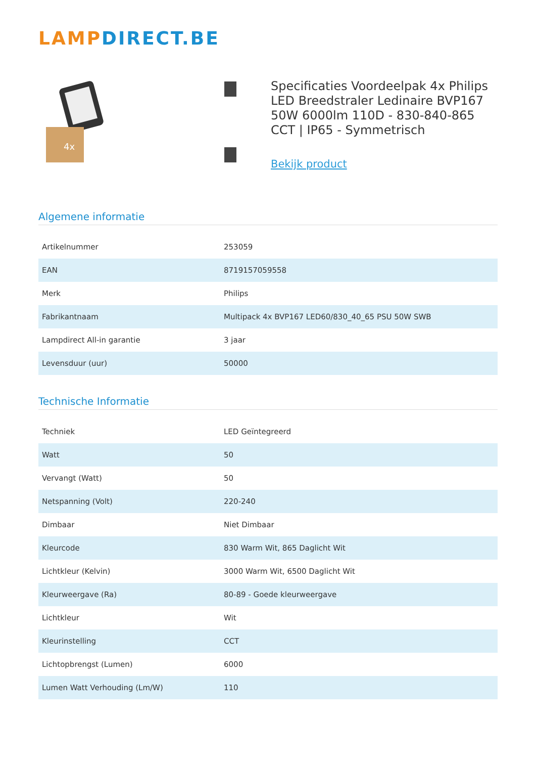LAMP DIRECT.BE
4x
Specificaties Voordeelpak 4x Philips LED Breedstraler Ledinaire BVP167 50W 6000lm 110D - 830-840-865 CCT | IP65 - Symmetrisch
Bekijk product
Algemene informatie
| Artikelnummer | 253059 |
| EAN | 8719157059558 |
| Merk | Philips |
| Fabrikantnaam | Multipack 4x BVP167 LED60/830_40_65 PSU 50W SWB |
| Lampdirect All-in garantie | 3 jaar |
| Levensduur (uur) | 50000 |
Technische Informatie
| Techniek | LED Geïntegreerd |
| Watt | 50 |
| Vervangt (Watt) | 50 |
| Netspanning (Volt) | 220-240 |
| Dimbaar | Niet Dimbaar |
| Kleurcode | 830 Warm Wit, 865 Daglicht Wit |
| Lichtkleur (Kelvin) | 3000 Warm Wit, 6500 Daglicht Wit |
| Kleurweergave (Ra) | 80-89 - Goede kleurweergave |
| Lichtkleur | Wit |
| Kleurinstelling | CCT |
| Lichtopbrengst (Lumen) | 6000 |
| Lumen Watt Verhouding (Lm/W) | 110 |